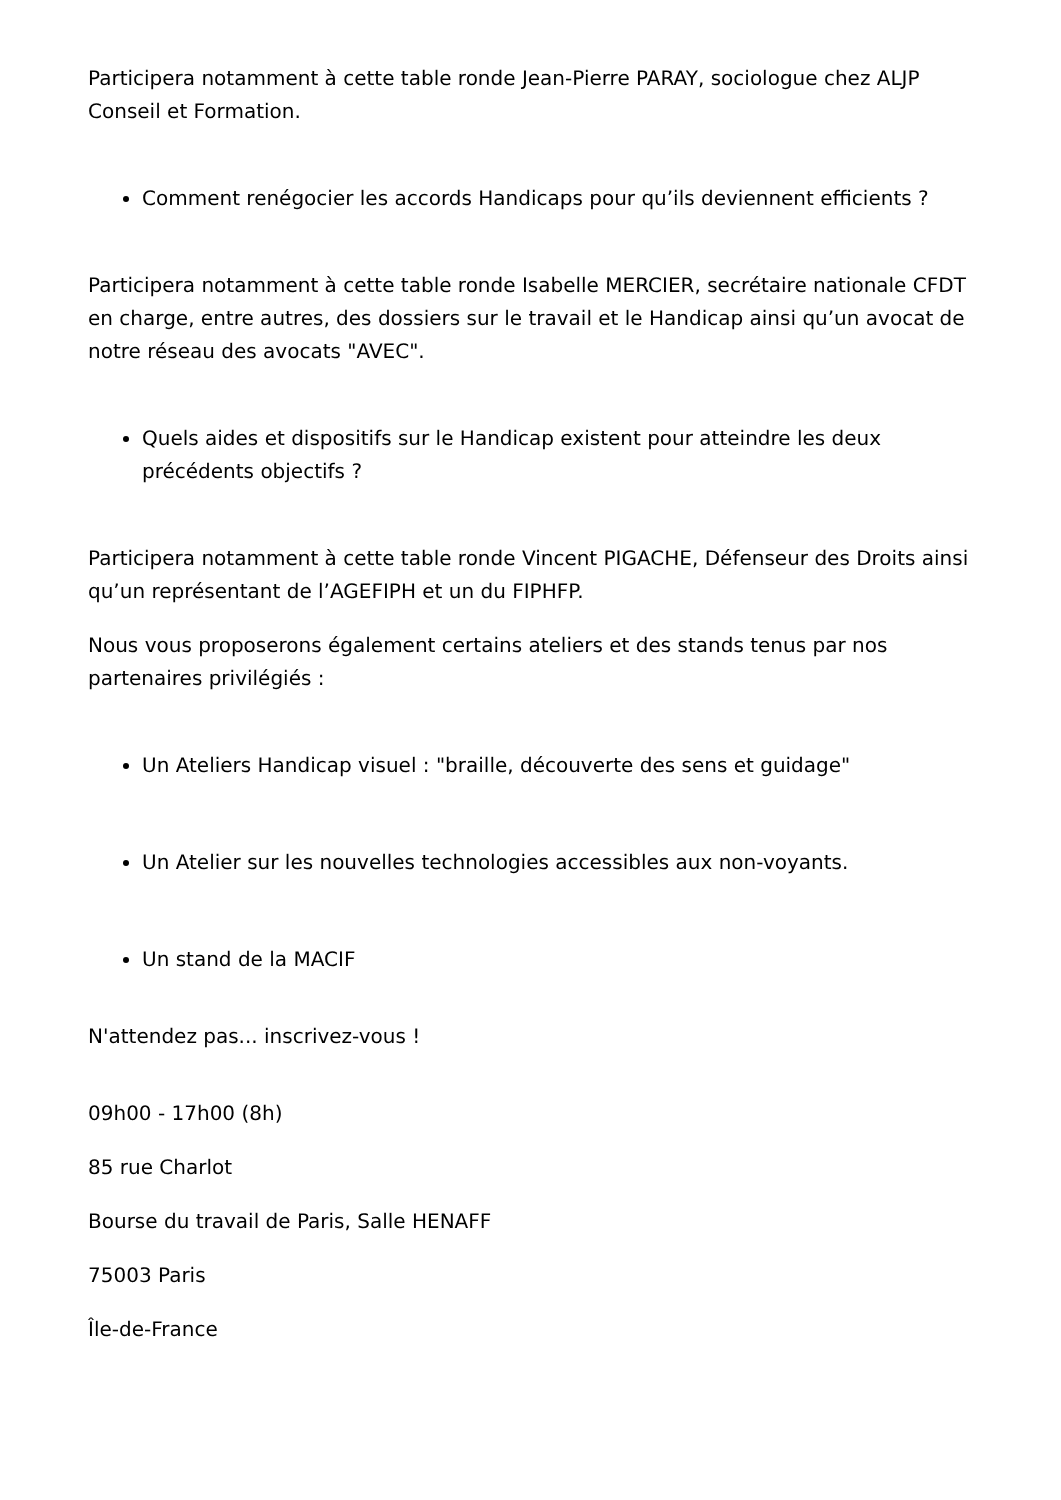Participera notamment à cette table ronde Jean-Pierre PARAY, sociologue chez ALJP Conseil et Formation.
Comment renégocier les accords Handicaps pour qu’ils deviennent efficients ?
Participera notamment à cette table ronde Isabelle MERCIER, secrétaire nationale CFDT en charge, entre autres, des dossiers sur le travail et le Handicap ainsi qu’un avocat de notre réseau des avocats "AVEC".
Quels aides et dispositifs sur le Handicap existent pour atteindre les deux précédents objectifs ?
Participera notamment à cette table ronde Vincent PIGACHE, Défenseur des Droits ainsi qu’un représentant de l’AGEFIPH et un du FIPHFP.
Nous vous proposerons également certains ateliers et des stands tenus par nos partenaires privilégiés :
Un Ateliers Handicap visuel : "braille, découverte des sens et guidage"
Un Atelier sur les nouvelles technologies accessibles aux non-voyants.
Un stand de la MACIF
N'attendez pas... inscrivez-vous !
09h00 - 17h00 (8h)
85 rue Charlot
Bourse du travail de Paris, Salle HENAFF
75003 Paris
Île-de-France